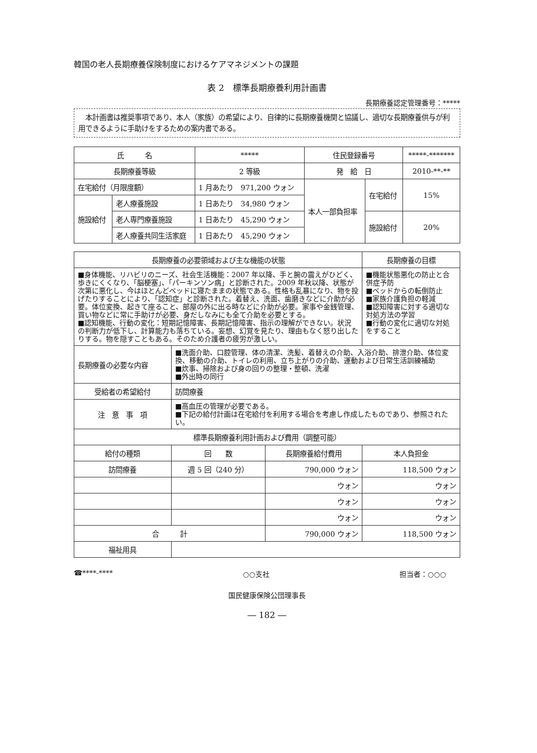韓国の老人長期療養保険制度におけるケアマネジメントの課題
表 2　標準長期療養利用計画書
長期療養認定管理番号：*****
　本計画書は推奨事項であり、本人（家族）の希望により、自律的に長期療養機関と協議し、適切な長期療養供与が利用できるように手助けをするための案内書である。
| 氏 名 | | ***** | 住民登録番号 | | *****-******* |
| 長期療養等級 | | 2 等級 | 発 給 日 | | 2010-**-** |
| 在宅給付（月限度額） | | 1 月あたり 971,200 ウォン | 本人一部負担率 | 在宅給付 | 15% |
| 施設給付 | 老人療養施設 | 1 日あたり 34,980 ウォン | | | |
| | 老人専門療養施設 | 1 日あたり 45,290 ウォン | | 施設給付 | 20% |
| | 老人療養共同生活家庭 | 1 日あたり 45,290 ウォン | | | |
| 長期療養の必要領域および主な機能の状態 | | | 長期療養の目標 |
| ■身体機能、リハビリのニーズ、社会生活機能：2007 年以降、手と腕の震えがひどく、歩きにくくなり、「脳梗塞」、「パーキンソン病」と診断された。2009 年秋以降、状態が次第に悪化し、今はほとんどベッドに寝たままの状態である。性格も乱暴になり、物を投げたりすることにより、「認知症」と診断された。着替え、洗面、歯磨きなどに介助が必要。体位変換、起きて座ること、部屋の外に出る時などに介助が必要。家事や金銭管理、買い物などに常に手助けが必要、身だしなみにも全て介助を必要とする。 ■認知機能、行動の変化：短期記憶障害、長期記憶障害、指示の理解ができない。状況の判断力が低下し、計算能力も落ちている。妄想、幻覚を見たり、理由もなく怒り出したりする。物を隠すこともある。そのため介護者の疲労が激しい。 | | | ■機能状態悪化の防止と合併症予防 ■ベッドからの転倒防止 ■家族介護負担の軽減 ■認知障害に対する適切な対処方法の学習 ■行動の変化に適切な対処をすること |
| 長期療養の必要な内容 | ■洗面介助、口腔管理、体の清潔、洗髪、着替えの介助、入浴介助、排泄介助、体位変換、移動の介助、トイレの利用、立ち上がりの介助、運動および日常生活訓練補助 ■炊事、掃除および身の回りの整理・整頓、洗濯 ■外出時の同行 | | |
| 受給者の希望給付 | 訪問療養 | | |
| 注 意 事 項 | ■高血圧の管理が必要である。 ■下記の給付計画は在宅給付を利用する場合を考慮し作成したものであり、参照されたい。 | | |
| 標準長期療養利用計画および費用（調整可能） | | | |
| 給付の種類 | 回 数 | 長期療養給付費用 | 本人負担金 |
| 訪問療養 | 週 5 回（240 分） | 790,000 ウォン | 118,500 ウォン |
| | | ウォン | ウォン |
| | | ウォン | ウォン |
| | | ウォン | ウォン |
| 合 計 | | 790,000 ウォン | 118,500 ウォン |
| 福祉用具 | | | |
☎****-**** ○○支社 担当者：○○○　　
国民健康保険公団理事長
― 182 ―